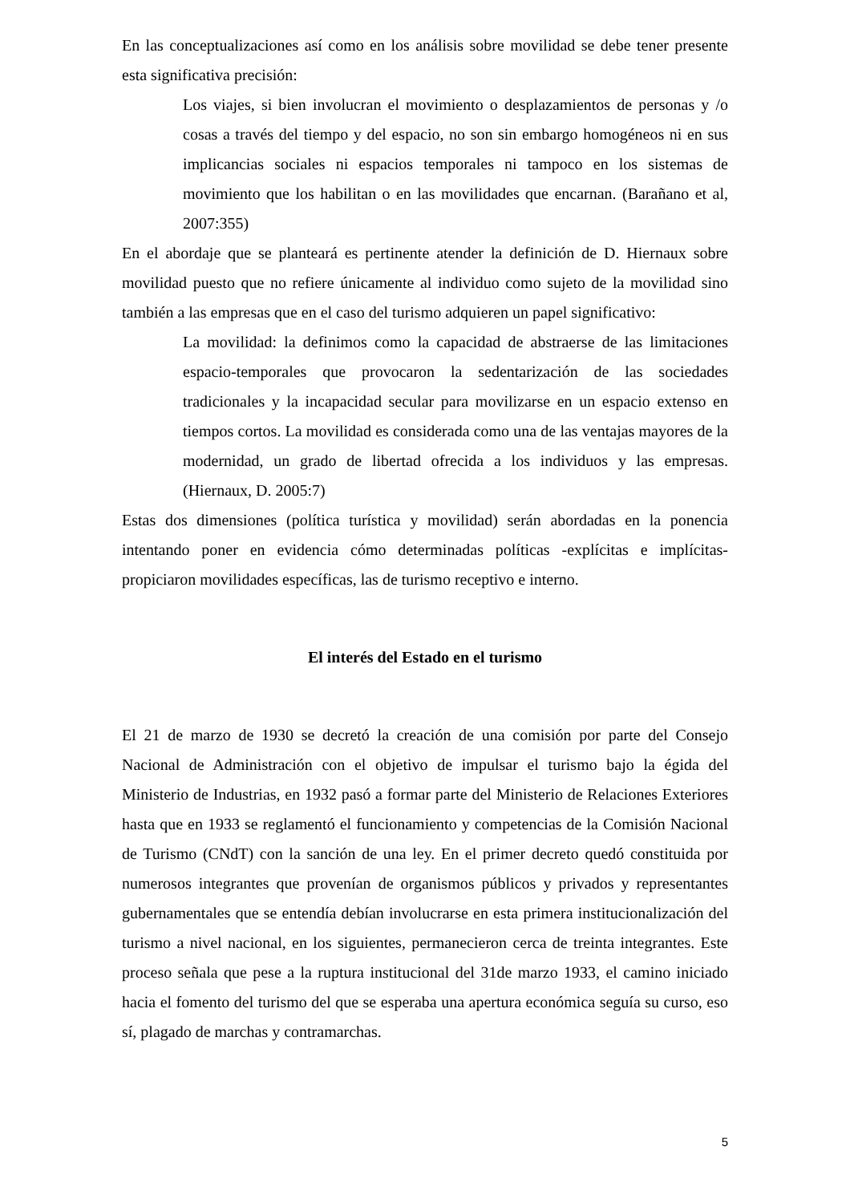En las conceptualizaciones así como en los análisis sobre movilidad se debe tener presente esta significativa precisión:
Los viajes, si bien involucran el movimiento o desplazamientos de personas y /o cosas a través del tiempo y del espacio, no son sin embargo homogéneos ni en sus implicancias sociales ni espacios temporales ni tampoco en los sistemas de movimiento que los habilitan o en las movilidades que encarnan. (Barañano et al, 2007:355)
En el abordaje que se planteará es pertinente atender la definición de D. Hiernaux sobre movilidad puesto que no refiere únicamente al individuo como sujeto de la movilidad sino también a las empresas que en el caso del turismo adquieren un papel significativo:
La movilidad: la definimos como la capacidad de abstraerse de las limitaciones espacio-temporales que provocaron la sedentarización de las sociedades tradicionales y la incapacidad secular para movilizarse en un espacio extenso en tiempos cortos. La movilidad es considerada como una de las ventajas mayores de la modernidad, un grado de libertad ofrecida a los individuos y las empresas. (Hiernaux, D. 2005:7)
Estas dos dimensiones (política turística y movilidad) serán abordadas en la ponencia intentando poner en evidencia cómo determinadas políticas -explícitas e implícitas-propiciaron movilidades específicas, las de turismo receptivo e interno.
El interés del Estado en el turismo
El 21 de marzo de 1930 se decretó la creación de una comisión por parte del Consejo Nacional de Administración con el objetivo de impulsar el turismo bajo la égida del Ministerio de Industrias, en 1932 pasó a formar parte del Ministerio de Relaciones Exteriores hasta que en 1933 se reglamentó el funcionamiento y competencias de la Comisión Nacional de Turismo (CNdT) con la sanción de una ley. En el primer decreto quedó constituida por numerosos integrantes que provenían de organismos públicos y privados y representantes gubernamentales que se entendía debían involucrarse en esta primera institucionalización del turismo a nivel nacional, en los siguientes, permanecieron cerca de treinta integrantes. Este proceso señala que pese a la ruptura institucional del 31de marzo 1933, el camino iniciado hacia el fomento del turismo del que se esperaba una apertura económica seguía su curso, eso sí, plagado de marchas y contramarchas.
5